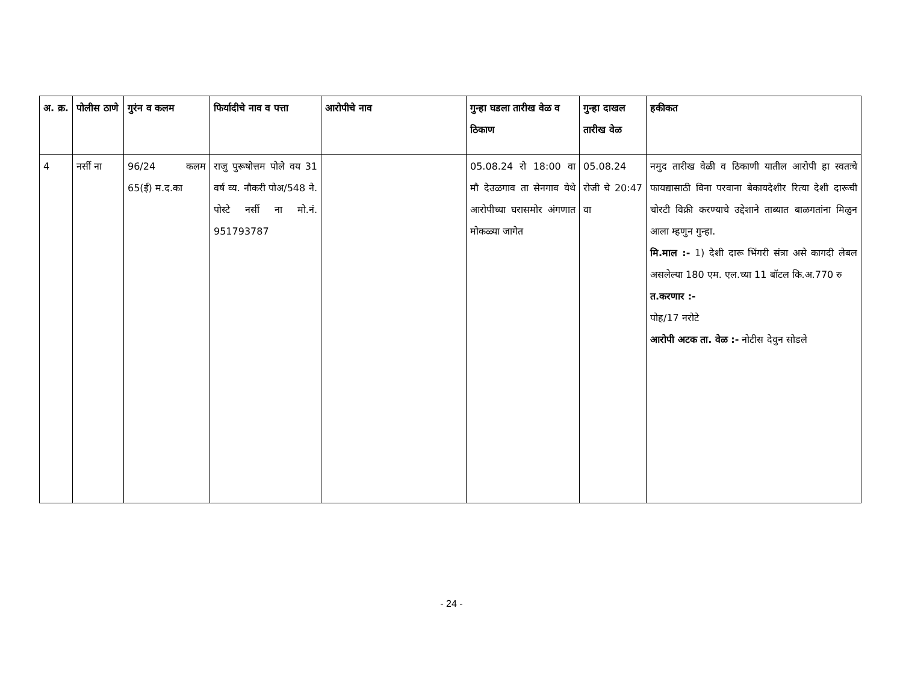| अ. क्र. | पोलीस ठाणे | गुरंन व कलम | फिर्यादीचे नाव व पत्ता | आरोपीचे नाव | गुन्हा घडला तारीख वेळ व ठिकाण | गुन्हा दाखल तारीख वेळ | हकीकत |
| --- | --- | --- | --- | --- | --- | --- | --- |
| 4 | नर्सी ना | 96/24 कलम 65(ई) म.द.का | राजु पुरूषोत्तम पोले वय 31 वर्ष व्य. नौकरी पोअ/548 ने. पोस्टे नर्सी ना मो.नं. 951793787 | | 05.08.24 रो 18:00 वा मौ देउळगाव ता सेनगाव येथे आरोपीच्या घरासमोर अंगणात मोकळ्या जागेत | 05.08.24 रोजी चे 20:47 वा | नमुद तारीख वेळी व ठिकाणी यातील आरोपी हा स्वतःचे फायद्यासाठी विना परवाना बेकायदेशीर रित्या देशी दारूची चोरटी विक्री करण्याचे उद्देशाने ताब्यात बाळगतांना मिळुन आला म्हणुन गुन्हा. मि.माल :- 1) देशी दारू भिंगरी संत्रा असे कागदी लेबल असलेल्या 180 एम. एल.च्या 11 बॉटल कि.अ.770 रु त.करणार :- पोह/17 नरोटे आरोपी अटक ता. वेळ :- नोटीस देवुन सोडले |
- 24 -